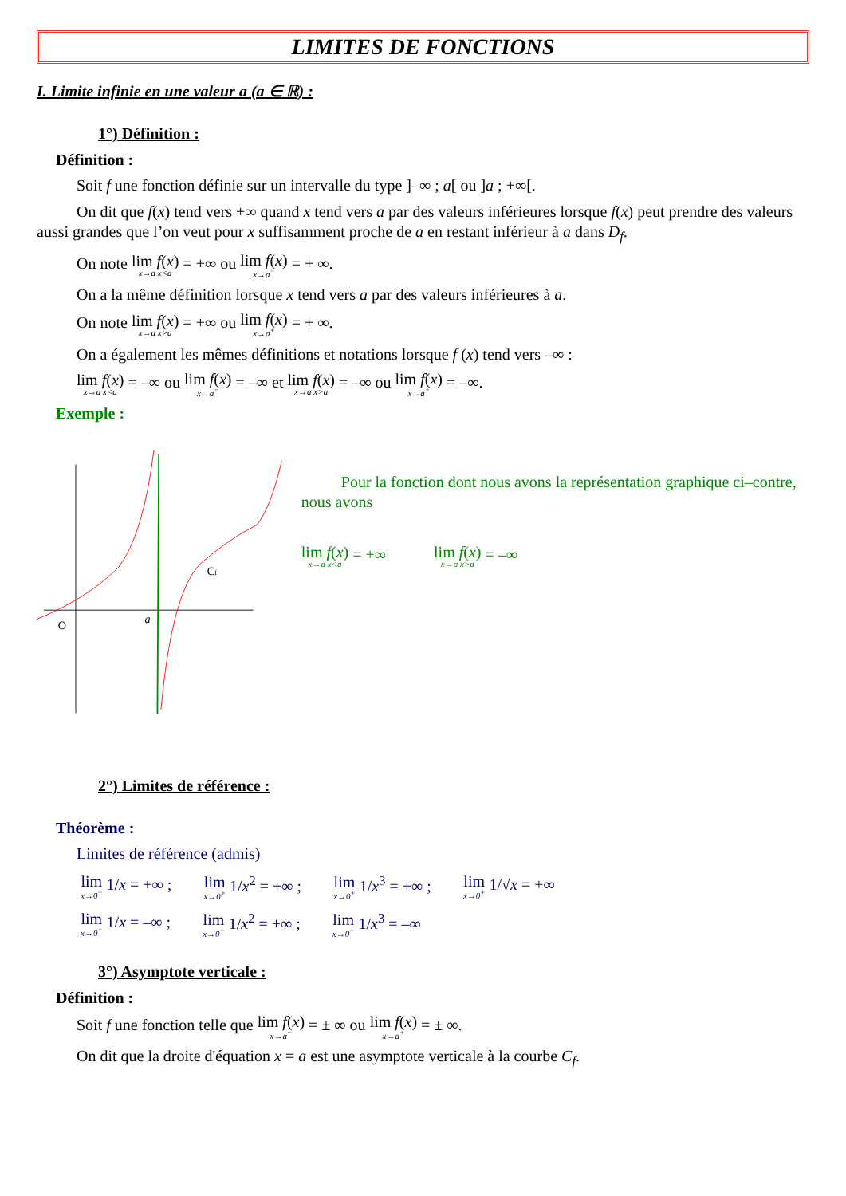LIMITES DE FONCTIONS
I. Limite infinie en une valeur a (a ∈ ℝ) :
1°) Définition :
Définition :
Soit f une fonction définie sur un intervalle du type ]–∞ ; a[ ou ]a ; +∞[.
On dit que f(x) tend vers +∞ quand x tend vers a par des valeurs inférieures lorsque f(x) peut prendre des valeurs aussi grandes que l’on veut pour x suffisamment proche de a en restant inférieur à a dans D<sub>f</sub>.
On note lim f(x) x→a x<a = +∞ ou lim f(x) x→a<sup>−</sup> = + ∞.
On a la même définition lorsque x tend vers a par des valeurs inférieures à a.
On note lim f(x) x→a x>a = +∞ ou lim f(x) x→a<sup>+</sup> = + ∞.
On a également les mêmes définitions et notations lorsque f (x) tend vers –∞ :
lim f(x) x→a x<a = –∞ ou lim f(x) x→a<sup>−</sup> = –∞ et lim f(x) x→a x>a = –∞ ou lim f(x) x→a<sup>+</sup> = –∞.
Exemple :
O
a
Cf
Pour la fonction dont nous avons la représentation graphique ci–contre, nous avons
lim f(x) x→a x<a = +∞ lim f(x) x→a x>a = –∞
2°) Limites de référence :
Théorème :
Limites de référence (admis)
lim x→0<sup>+</sup> 1/x = +∞ ; lim x→0<sup>+</sup> 1/x<sup>2</sup> = +∞ ; lim x→0<sup>+</sup> 1/x<sup>3</sup> = +∞ ; lim x→0<sup>+</sup> 1/√x = +∞
lim x→0<sup>−</sup> 1/x = –∞ ; lim x→0<sup>−</sup> 1/x<sup>2</sup> = +∞ ; lim x→0<sup>−</sup> 1/x<sup>3</sup> = –∞
3°) Asymptote verticale :
Définition :
Soit f une fonction telle que lim f(x) x→a<sup>−</sup> = ± ∞ ou lim f(x) x→a<sup>+</sup> = ± ∞.
On dit que la droite d'équation x = a est une asymptote verticale à la courbe C<sub>f</sub>.